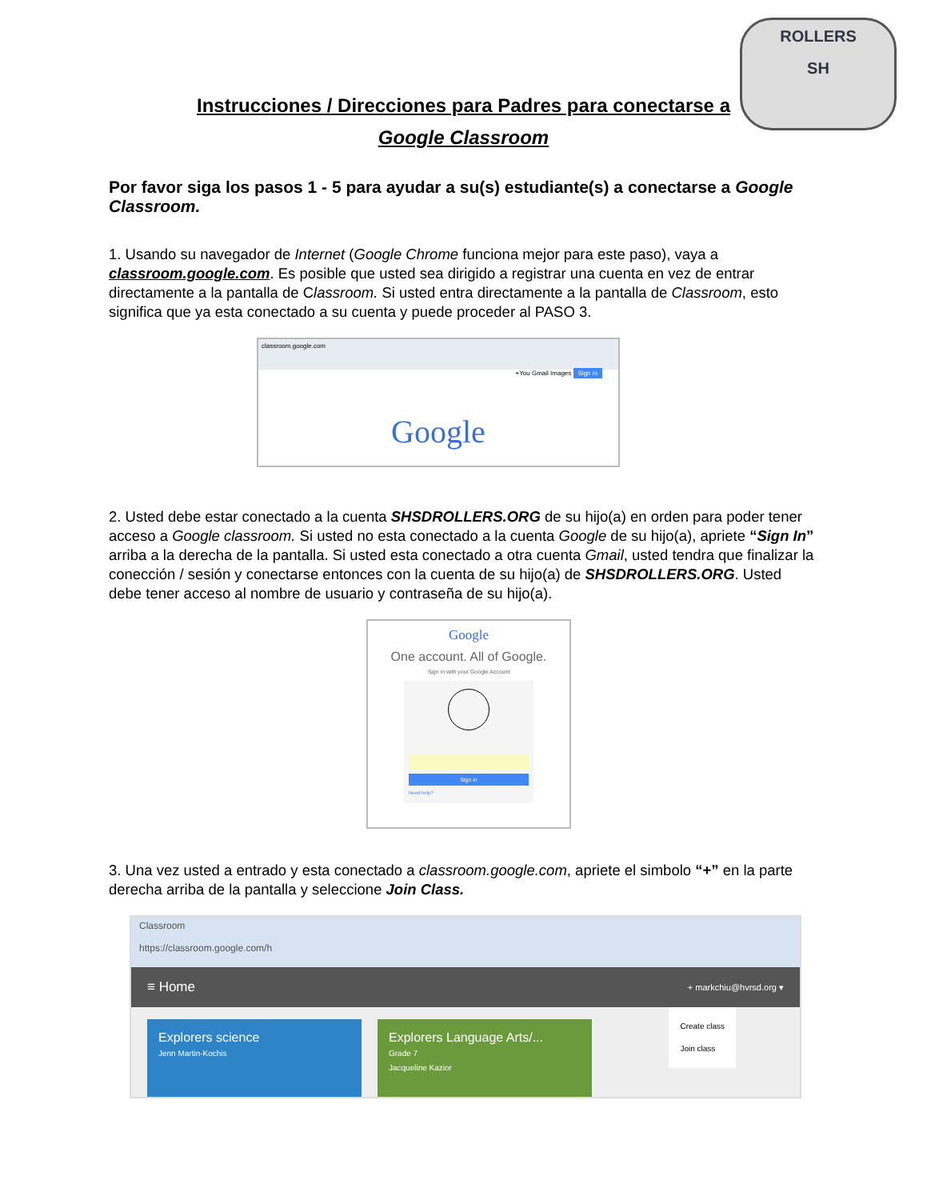ROLLERS
SH
Instrucciones / Direcciones para Padres para conectarse a
Google Classroom
Por favor siga los pasos 1 - 5 para ayudar a su(s) estudiante(s) a conectarse a Google Classroom.
1. Usando su navegador de Internet (Google Chrome funciona mejor para este paso), vaya a classroom.google.com. Es posible que usted sea dirigido a registrar una cuenta en vez de entrar directamente a la pantalla de Classroom. Si usted entra directamente a la pantalla de Classroom, esto significa que ya esta conectado a su cuenta y puede proceder al PASO 3.
classroom.google.com
+You Gmail Images Sign in
Google
2. Usted debe estar conectado a la cuenta SHSDROLLERS.ORG de su hijo(a) en orden para poder tener acceso a Google classroom. Si usted no esta conectado a la cuenta Google de su hijo(a), apriete “Sign In” arriba a la derecha de la pantalla. Si usted esta conectado a otra cuenta Gmail, usted tendra que finalizar la conección / sesión y conectarse entonces con la cuenta de su hijo(a) de SHSDROLLERS.ORG. Usted debe tener acceso al nombre de usuario y contraseña de su hijo(a).
Google
One account. All of Google.
Sign in with your Google Account
Sign in
Need help?
3. Una vez usted a entrado y esta conectado a classroom.google.com, apriete el simbolo “+” en la parte derecha arriba de la pantalla y seleccione Join Class.
Classroom
https://classroom.google.com/h
≡ Home + markchiu@hvrsd.org ▾
Explorers science
Jenn Martin-Kochis
Explorers Language Arts/...
Grade 7
Jacqueline Kazior
Create class
Join class